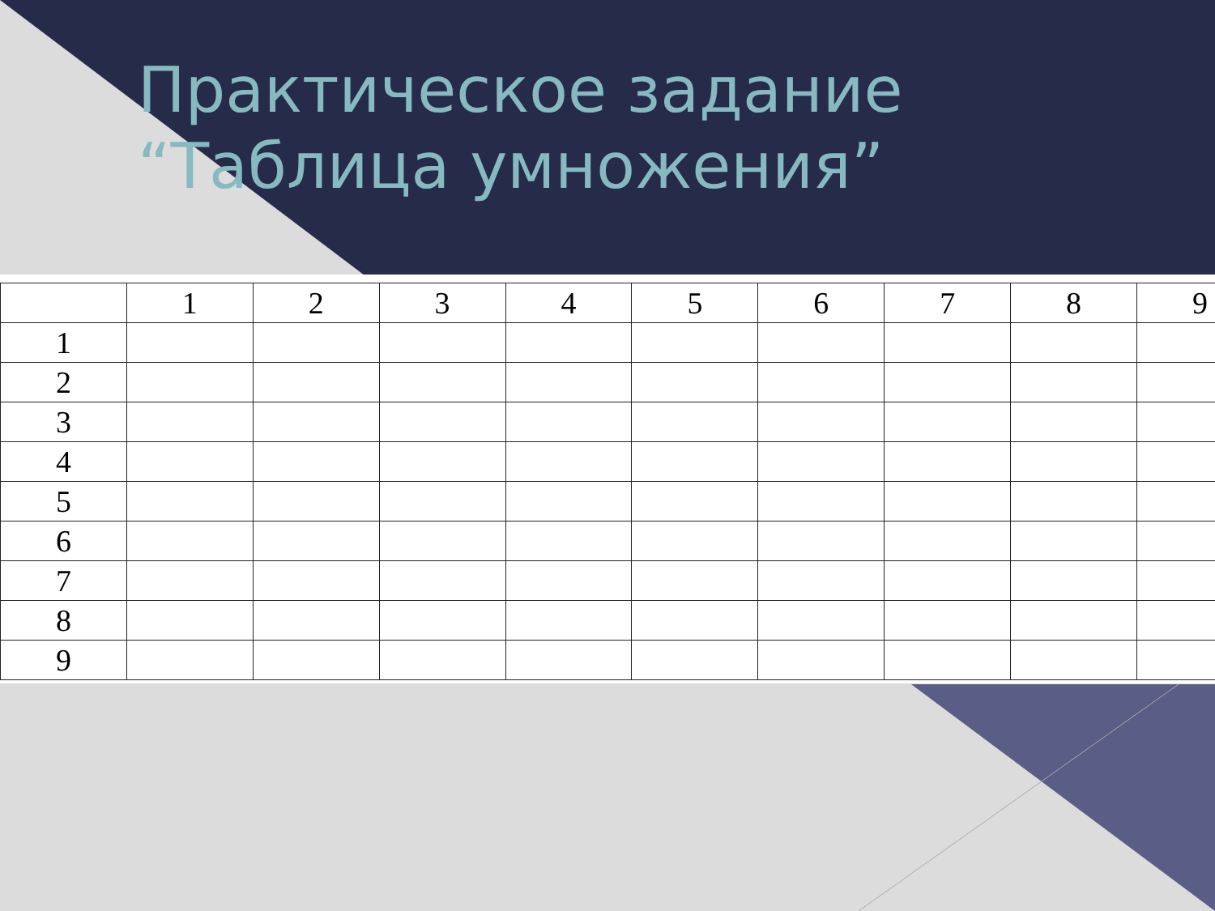Практическое задание
“Таблица умножения”
| | 1 | 2 | 3 | 4 | 5 | 6 | 7 | 8 | 9 |
| --- | --- | --- | --- | --- | --- | --- | --- | --- | --- |
| 1 | | | | | | | | | |
| 2 | | | | | | | | | |
| 3 | | | | | | | | | |
| 4 | | | | | | | | | |
| 5 | | | | | | | | | |
| 6 | | | | | | | | | |
| 7 | | | | | | | | | |
| 8 | | | | | | | | | |
| 9 | | | | | | | | | |